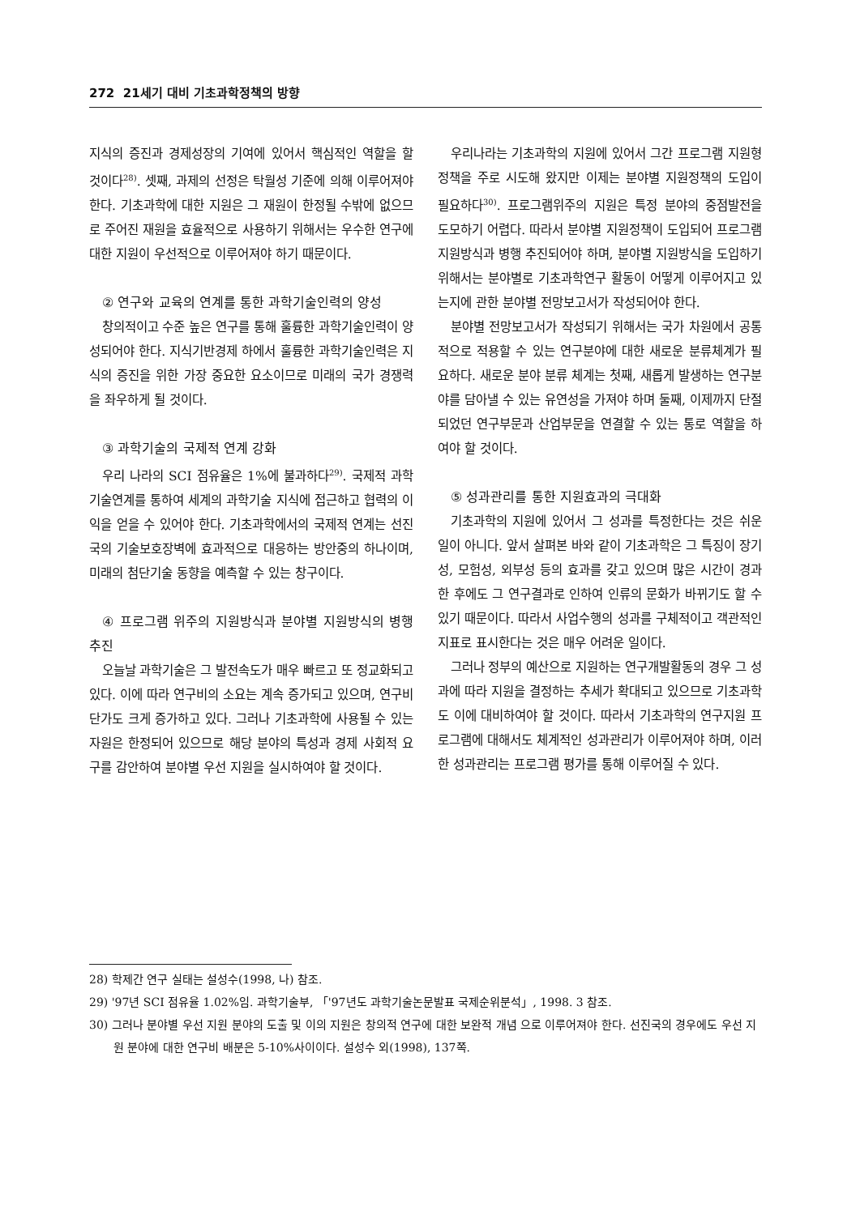272 21세기 대비 기초과학정책의 방향
지식의 증진과 경제성장의 기여에 있어서 핵심적인 역할을 할 것이다<sup>28)</sup>. 셋째, 과제의 선정은 탁월성 기준에 의해 이루어져야 한다. 기초과학에 대한 지원은 그 재원이 한정될 수밖에 없으므로 주어진 재원을 효율적으로 사용하기 위해서는 우수한 연구에 대한 지원이 우선적으로 이루어져야 하기 때문이다.
② 연구와 교육의 연계를 통한 과학기술인력의 양성
창의적이고 수준 높은 연구를 통해 훌륭한 과학기술인력이 양성되어야 한다. 지식기반경제 하에서 훌륭한 과학기술인력은 지식의 증진을 위한 가장 중요한 요소이므로 미래의 국가 경쟁력을 좌우하게 될 것이다.
③ 과학기술의 국제적 연계 강화
우리 나라의 SCI 점유율은 1%에 불과하다<sup>29)</sup>. 국제적 과학기술연계를 통하여 세계의 과학기술 지식에 접근하고 협력의 이익을 얻을 수 있어야 한다. 기초과학에서의 국제적 연계는 선진국의 기술보호장벽에 효과적으로 대응하는 방안중의 하나이며, 미래의 첨단기술 동향을 예측할 수 있는 창구이다.
④ 프로그램 위주의 지원방식과 분야별 지원방식의 병행 추진
오늘날 과학기술은 그 발전속도가 매우 빠르고 또 정교화되고 있다. 이에 따라 연구비의 소요는 계속 증가되고 있으며, 연구비 단가도 크게 증가하고 있다. 그러나 기초과학에 사용될 수 있는 자원은 한정되어 있으므로 해당 분야의 특성과 경제 사회적 요구를 감안하여 분야별 우선 지원을 실시하여야 할 것이다.
우리나라는 기초과학의 지원에 있어서 그간 프로그램 지원형 정책을 주로 시도해 왔지만 이제는 분야별 지원정책의 도입이 필요하다<sup>30)</sup>. 프로그램위주의 지원은 특정 분야의 중점발전을 도모하기 어렵다. 따라서 분야별 지원정책이 도입되어 프로그램 지원방식과 병행 추진되어야 하며, 분야별 지원방식을 도입하기 위해서는 분야별로 기초과학연구 활동이 어떻게 이루어지고 있는지에 관한 분야별 전망보고서가 작성되어야 한다.
분야별 전망보고서가 작성되기 위해서는 국가 차원에서 공통적으로 적용할 수 있는 연구분야에 대한 새로운 분류체계가 필요하다. 새로운 분야 분류 체계는 첫째, 새롭게 발생하는 연구분야를 담아낼 수 있는 유연성을 가져야 하며 둘째, 이제까지 단절되었던 연구부문과 산업부문을 연결할 수 있는 통로 역할을 하여야 할 것이다.
⑤ 성과관리를 통한 지원효과의 극대화
기초과학의 지원에 있어서 그 성과를 특정한다는 것은 쉬운 일이 아니다. 앞서 살펴본 바와 같이 기초과학은 그 특징이 장기성, 모험성, 외부성 등의 효과를 갖고 있으며 많은 시간이 경과한 후에도 그 연구결과로 인하여 인류의 문화가 바뀌기도 할 수 있기 때문이다. 따라서 사업수행의 성과를 구체적이고 객관적인 지표로 표시한다는 것은 매우 어려운 일이다.
그러나 정부의 예산으로 지원하는 연구개발활동의 경우 그 성과에 따라 지원을 결정하는 추세가 확대되고 있으므로 기초과학도 이에 대비하여야 할 것이다. 따라서 기초과학의 연구지원 프로그램에 대해서도 체계적인 성과관리가 이루어져야 하며, 이러한 성과관리는 프로그램 평가를 통해 이루어질 수 있다.
28) 학제간 연구 실태는 설성수(1998, 나) 참조.
29) '97년 SCI 점유율 1.02%임. 과학기술부, 「'97년도 과학기술논문발표 국제순위분석」, 1998. 3 참조.
30) 그러나 분야별 우선 지원 분야의 도출 및 이의 지원은 창의적 연구에 대한 보완적 개념 으로 이루어져야 한다. 선진국의 경우에도 우선 지원 분야에 대한 연구비 배분은 5-10%사이이다. 설성수 외(1998), 137쪽.